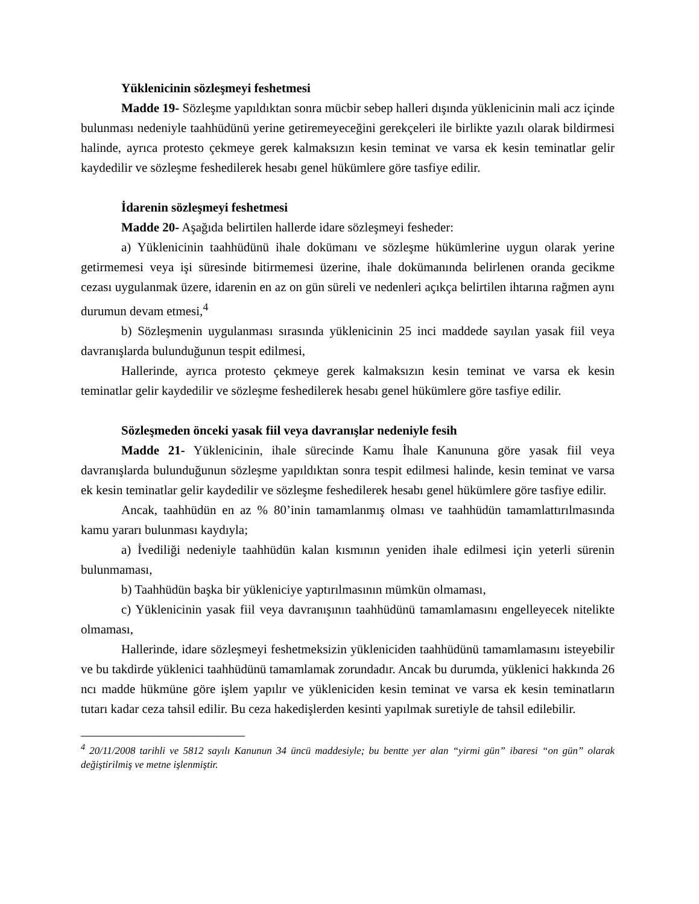Yüklenicinin sözleşmeyi feshetmesi
Madde 19- Sözleşme yapıldıktan sonra mücbir sebep halleri dışında yüklenicinin mali acz içinde bulunması nedeniyle taahhüdünü yerine getiremeyeceğini gerekçeleri ile birlikte yazılı olarak bildirmesi halinde, ayrıca protesto çekmeye gerek kalmaksızın kesin teminat ve varsa ek kesin teminatlar gelir kaydedilir ve sözleşme feshedilerek hesabı genel hükümlere göre tasfiye edilir.
İdarenin sözleşmeyi feshetmesi
Madde 20- Aşağıda belirtilen hallerde idare sözleşmeyi fesheder:
a) Yüklenicinin taahhüdünü ihale dokümanı ve sözleşme hükümlerine uygun olarak yerine getirmemesi veya işi süresinde bitirmemesi üzerine, ihale dokümanında belirlenen oranda gecikme cezası uygulanmak üzere, idarenin en az on gün süreli ve nedenleri açıkça belirtilen ihtarına rağmen aynı durumun devam etmesi,<sup>4</sup>
b) Sözleşmenin uygulanması sırasında yüklenicinin 25 inci maddede sayılan yasak fiil veya davranışlarda bulunduğunun tespit edilmesi,
Hallerinde, ayrıca protesto çekmeye gerek kalmaksızın kesin teminat ve varsa ek kesin teminatlar gelir kaydedilir ve sözleşme feshedilerek hesabı genel hükümlere göre tasfiye edilir.
Sözleşmeden önceki yasak fiil veya davranışlar nedeniyle fesih
Madde 21- Yüklenicinin, ihale sürecinde Kamu İhale Kanununa göre yasak fiil veya davranışlarda bulunduğunun sözleşme yapıldıktan sonra tespit edilmesi halinde, kesin teminat ve varsa ek kesin teminatlar gelir kaydedilir ve sözleşme feshedilerek hesabı genel hükümlere göre tasfiye edilir.
Ancak, taahhüdün en az % 80’inin tamamlanmış olması ve taahhüdün tamamlattırılmasında kamu yararı bulunması kaydıyla;
a) İvediliği nedeniyle taahhüdün kalan kısmının yeniden ihale edilmesi için yeterli sürenin bulunmaması,
b) Taahhüdün başka bir yükleniciye yaptırılmasının mümkün olmaması,
c) Yüklenicinin yasak fiil veya davranışının taahhüdünü tamamlamasını engelleyecek nitelikte olmaması,
Hallerinde, idare sözleşmeyi feshetmeksizin yükleniciden taahhüdünü tamamlamasını isteyebilir ve bu takdirde yüklenici taahhüdünü tamamlamak zorundadır. Ancak bu durumda, yüklenici hakkında 26 ncı madde hükmüne göre işlem yapılır ve yükleniciden kesin teminat ve varsa ek kesin teminatların tutarı kadar ceza tahsil edilir. Bu ceza hakedişlerden kesinti yapılmak suretiyle de tahsil edilebilir.
<sup>4</sup> 20/11/2008 tarihli ve 5812 sayılı Kanunun 34 üncü maddesiyle; bu bentte yer alan “yirmi gün” ibaresi “on gün” olarak değiştirilmiş ve metne işlenmiştir.